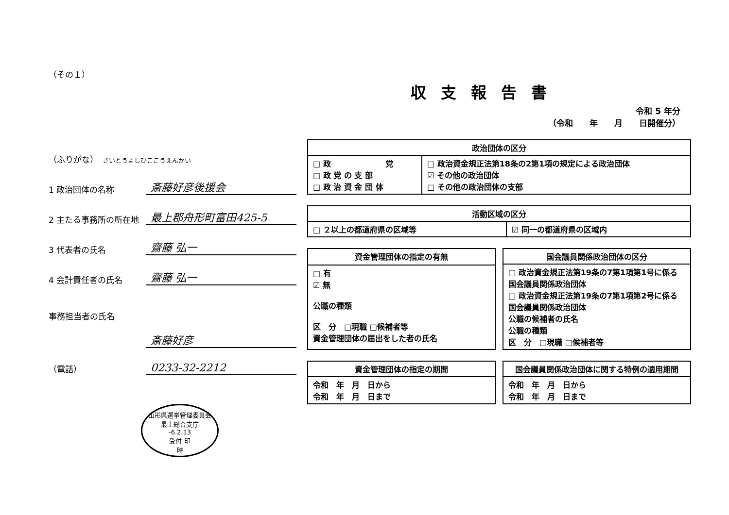（その１）
（ふりがな）　さいとうよしひここうえんかい
1 政治団体の名称
斎藤好彦後援会
2 主たる事務所の所在地
最上郡舟形町富田425-5
3 代表者の氏名
齋藤 弘一
4 会計責任者の氏名
齋藤 弘一
事務担当者の氏名
斎藤好彦
（電話）
0233-32-2212
山形県選挙管理委員会
最上総合支庁
-6.2.13
受付 印
時
収支報告書
令和 5 年分
（令和　　年　　月　　日開催分）
| 政治団体の区分 | |
| --- | --- |
| □ 政 党 □ 政 党 の 支 部 □ 政 治 資 金 団 体 | □ 政治資金規正法第18条の2第1項の規定による政治団体 ☑ その他の政治団体 □ その他の政治団体の支部 |
| 活動区域の区分 | |
| --- | --- |
| □ ２以上の都道府県の区域等 | ☑ 同一の都道府県の区域内 |
| 資金管理団体の指定の有無 |
| --- |
| □ 有 ☑ 無 公職の種類 区 分 □現職 □候補者等 資金管理団体の届出をした者の氏名 |
| 国会議員関係政治団体の区分 |
| --- |
| □ 政治資金規正法第19条の7第1項第1号に係る国会議員関係政治団体 □ 政治資金規正法第19条の7第1項第2号に係る国会議員関係政治団体 公職の候補者の氏名 公職の種類 区 分 □現職 □候補者等 |
| 資金管理団体の指定の期間 |
| --- |
| 令和 年 月 日から 令和 年 月 日まで |
| 国会議員関係政治団体に関する特例の適用期間 |
| --- |
| 令和 年 月 日から 令和 年 月 日まで |